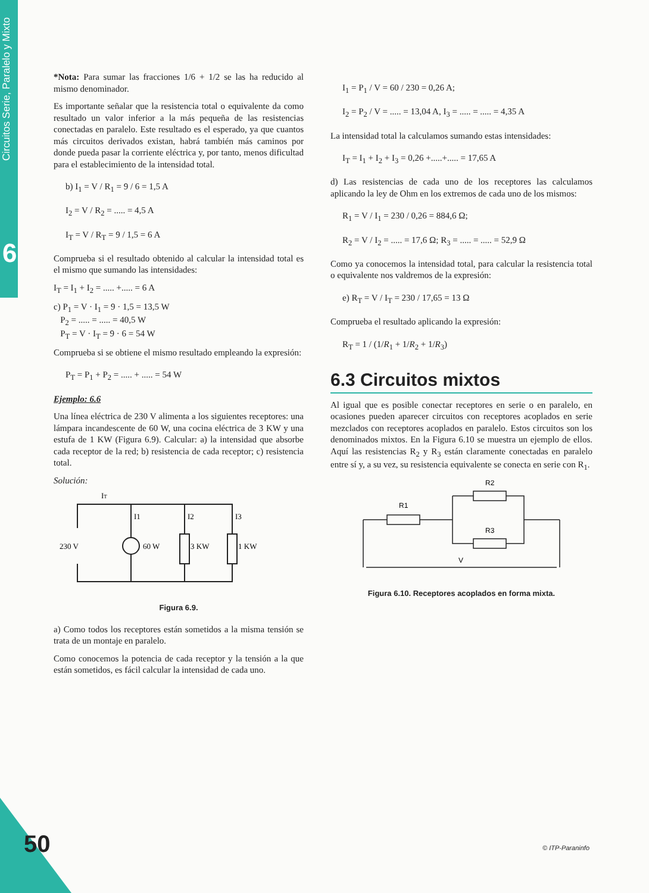Circuitos Serie, Paralelo y Mixto
6
*Nota: Para sumar las fracciones 1/6 + 1/2 se las ha reducido al mismo denominador.
Es importante señalar que la resistencia total o equivalente da como resultado un valor inferior a la más pequeña de las resistencias conectadas en paralelo. Este resultado es el esperado, ya que cuantos más circuitos derivados existan, habrá también más caminos por donde pueda pasar la corriente eléctrica y, por tanto, menos dificultad para el establecimiento de la intensidad total.
b) I<sub>1</sub> = V / R<sub>1</sub> = 9 / 6 = 1,5 A
I<sub>2</sub> = V / R<sub>2</sub> = ..... = 4,5 A
I<sub>T</sub> = V / R<sub>T</sub> = 9 / 1,5 = 6 A
Comprueba si el resultado obtenido al calcular la intensidad total es el mismo que sumando las intensidades:
I<sub>T</sub> = I<sub>1</sub> + I<sub>2</sub> = ..... +..... = 6 A
c) P<sub>1</sub> = V · I<sub>1</sub> = 9 · 1,5 = 13,5 W
P<sub>2</sub> = ..... = ..... = 40,5 W
P<sub>T</sub> = V · I<sub>T</sub> = 9 · 6 = 54 W
Comprueba si se obtiene el mismo resultado empleando la expresión:
P<sub>T</sub> = P<sub>1</sub> + P<sub>2</sub> = ..... + ..... = 54 W
Ejemplo: 6.6
Una línea eléctrica de 230 V alimenta a los siguientes receptores: una lámpara incandescente de 60 W, una cocina eléctrica de 3 KW y una estufa de 1 KW (Figura 6.9). Calcular: a) la intensidad que absorbe cada receptor de la red; b) resistencia de cada receptor; c) resistencia total.
Solución:
IT
I1
I2
I3
230 V
60 W
3 KW
1 KW
Figura 6.9.
a) Como todos los receptores están sometidos a la misma tensión se trata de un montaje en paralelo.
Como conocemos la potencia de cada receptor y la tensión a la que están sometidos, es fácil calcular la intensidad de cada uno.
I<sub>1</sub> = P<sub>1</sub> / V = 60 / 230 = 0,26 A;
I<sub>2</sub> = P<sub>2</sub> / V = ..... = 13,04 A, I<sub>3</sub> = ..... = ..... = 4,35 A
La intensidad total la calculamos sumando estas intensidades:
I<sub>T</sub> = I<sub>1</sub> + I<sub>2</sub> + I<sub>3</sub> = 0,26 +.....+..... = 17,65 A
d) Las resistencias de cada uno de los receptores las calculamos aplicando la ley de Ohm en los extremos de cada uno de los mismos:
R<sub>1</sub> = V / I<sub>1</sub> = 230 / 0,26 = 884,6 Ω;
R<sub>2</sub> = V / I<sub>2</sub> = ..... = 17,6 Ω; R<sub>3</sub> = ..... = ..... = 52,9 Ω
Como ya conocemos la intensidad total, para calcular la resistencia total o equivalente nos valdremos de la expresión:
e) R<sub>T</sub> = V / I<sub>T</sub> = 230 / 17,65 = 13 Ω
Comprueba el resultado aplicando la expresión:
R<sub>T</sub> = 1 / (1/R<sub>1</sub> + 1/R<sub>2</sub> + 1/R<sub>3</sub>)
6.3 Circuitos mixtos
Al igual que es posible conectar receptores en serie o en paralelo, en ocasiones pueden aparecer circuitos con receptores acoplados en serie mezclados con receptores acoplados en paralelo. Estos circuitos son los denominados mixtos. En la Figura 6.10 se muestra un ejemplo de ellos. Aquí las resistencias R<sub>2</sub> y R<sub>3</sub> están claramente conectadas en paralelo entre sí y, a su vez, su resistencia equivalente se conecta en serie con R<sub>1</sub>.
R1
R2
R3
V
Figura 6.10. Receptores acoplados en forma mixta.
50 © ITP-Paraninfo